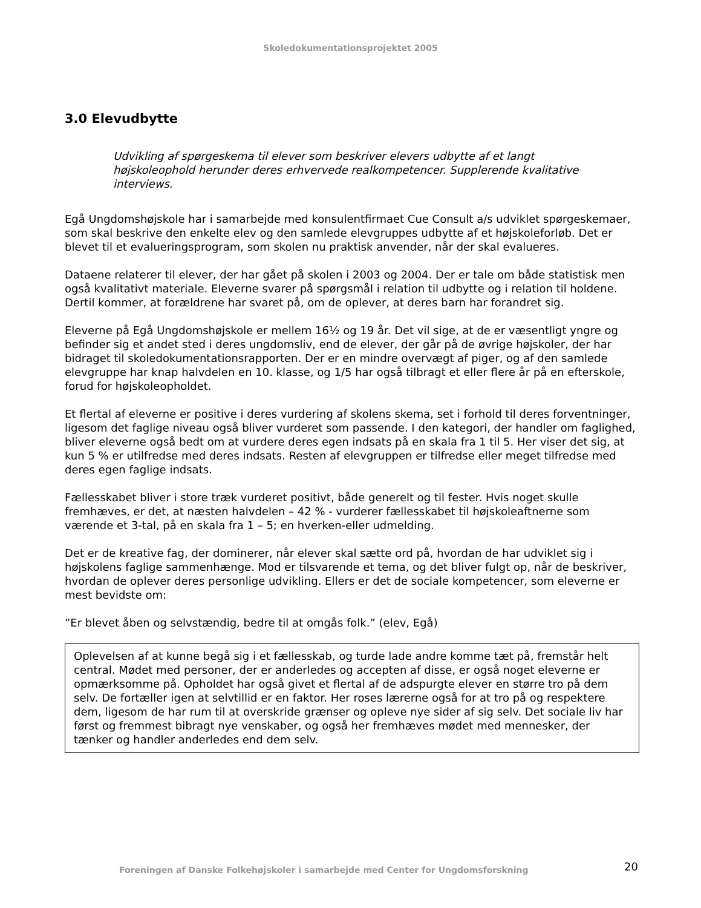Skoledokumentationsprojektet 2005
3.0 Elevudbytte
Udvikling af spørgeskema til elever som beskriver elevers udbytte af et langt højskoleophold herunder deres erhvervede realkompetencer. Supplerende kvalitative interviews.
Egå Ungdomshøjskole har i samarbejde med konsulentfirmaet Cue Consult a/s udviklet spørgeskemaer, som skal beskrive den enkelte elev og den samlede elevgruppes udbytte af et højskoleforløb. Det er blevet til et evalueringsprogram, som skolen nu praktisk anvender, når der skal evalueres.
Dataene relaterer til elever, der har gået på skolen i 2003 og 2004. Der er tale om både statistisk men også kvalitativt materiale. Eleverne svarer på spørgsmål i relation til udbytte og i relation til holdene. Dertil kommer, at forældrene har svaret på, om de oplever, at deres barn har forandret sig.
Eleverne på Egå Ungdomshøjskole er mellem 16½ og 19 år. Det vil sige, at de er væsentligt yngre og befinder sig et andet sted i deres ungdomsliv, end de elever, der går på de øvrige højskoler, der har bidraget til skoledokumentationsrapporten. Der er en mindre overvægt af piger, og af den samlede elevgruppe har knap halvdelen en 10. klasse, og 1/5 har også tilbragt et eller flere år på en efterskole, forud for højskoleopholdet.
Et flertal af eleverne er positive i deres vurdering af skolens skema, set i forhold til deres forventninger, ligesom det faglige niveau også bliver vurderet som passende. I den kategori, der handler om faglighed, bliver eleverne også bedt om at vurdere deres egen indsats på en skala fra 1 til 5. Her viser det sig, at kun 5 % er utilfredse med deres indsats. Resten af elevgruppen er tilfredse eller meget tilfredse med deres egen faglige indsats.
Fællesskabet bliver i store træk vurderet positivt, både generelt og til fester. Hvis noget skulle fremhæves, er det, at næsten halvdelen – 42 % - vurderer fællesskabet til højskoleaftnerne som værende et 3-tal, på en skala fra 1 – 5; en hverken-eller udmelding.
Det er de kreative fag, der dominerer, når elever skal sætte ord på, hvordan de har udviklet sig i højskolens faglige sammenhænge. Mod er tilsvarende et tema, og det bliver fulgt op, når de beskriver, hvordan de oplever deres personlige udvikling. Ellers er det de sociale kompetencer, som eleverne er mest bevidste om:
”Er blevet åben og selvstændig, bedre til at omgås folk.” (elev, Egå)
Oplevelsen af at kunne begå sig i et fællesskab, og turde lade andre komme tæt på, fremstår helt central. Mødet med personer, der er anderledes og accepten af disse, er også noget eleverne er opmærksomme på. Opholdet har også givet et flertal af de adspurgte elever en større tro på dem selv. De fortæller igen at selvtillid er en faktor. Her roses lærerne også for at tro på og respektere dem, ligesom de har rum til at overskride grænser og opleve nye sider af sig selv. Det sociale liv har først og fremmest bibragt nye venskaber, og også her fremhæves mødet med mennesker, der tænker og handler anderledes end dem selv.
Foreningen af Danske Folkehøjskoler i samarbejde med Center for Ungdomsforskning 20